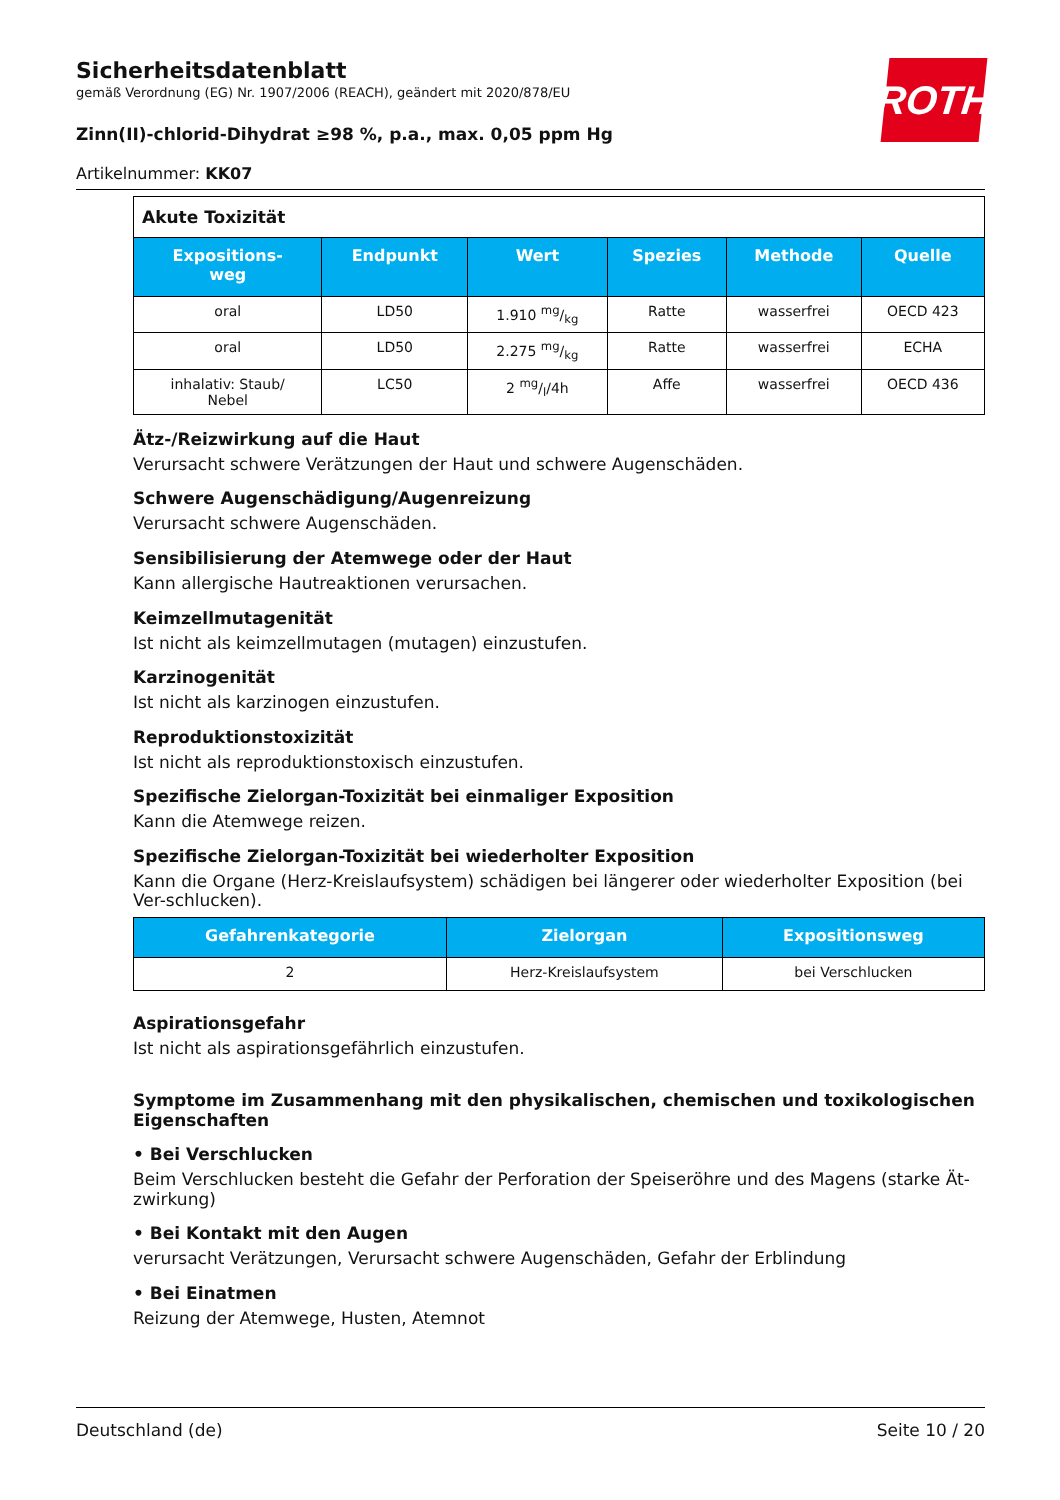ROTH
Sicherheitsdatenblatt
gemäß Verordnung (EG) Nr. 1907/2006 (REACH), geändert mit 2020/878/EU
Zinn(II)-chlorid-Dihydrat ≥98 %, p.a., max. 0,05 ppm Hg
Artikelnummer: KK07
| Akute Toxizität | | | | | |
| Expositions- weg | Endpunkt | Wert | Spezies | Methode | Quelle |
| oral | LD50 | 1.910 mg/kg | Ratte | wasserfrei | OECD 423 |
| oral | LD50 | 2.275 mg/kg | Ratte | wasserfrei | ECHA |
| inhalativ: Staub/ Nebel | LC50 | 2 mg/l/4h | Affe | wasserfrei | OECD 436 |
Ätz-/Reizwirkung auf die Haut
Verursacht schwere Verätzungen der Haut und schwere Augenschäden.
Schwere Augenschädigung/Augenreizung
Verursacht schwere Augenschäden.
Sensibilisierung der Atemwege oder der Haut
Kann allergische Hautreaktionen verursachen.
Keimzellmutagenität
Ist nicht als keimzellmutagen (mutagen) einzustufen.
Karzinogenität
Ist nicht als karzinogen einzustufen.
Reproduktionstoxizität
Ist nicht als reproduktionstoxisch einzustufen.
Spezifische Zielorgan-Toxizität bei einmaliger Exposition
Kann die Atemwege reizen.
Spezifische Zielorgan-Toxizität bei wiederholter Exposition
Kann die Organe (Herz-Kreislaufsystem) schädigen bei längerer oder wiederholter Exposition (bei Ver-schlucken).
| Gefahrenkategorie | Zielorgan | Expositionsweg |
| --- | --- | --- |
| 2 | Herz-Kreislaufsystem | bei Verschlucken |
Aspirationsgefahr
Ist nicht als aspirationsgefährlich einzustufen.
Symptome im Zusammenhang mit den physikalischen, chemischen und toxikologischen Eigenschaften
• Bei Verschlucken
Beim Verschlucken besteht die Gefahr der Perforation der Speiseröhre und des Magens (starke Ät-zwirkung)
• Bei Kontakt mit den Augen
verursacht Verätzungen, Verursacht schwere Augenschäden, Gefahr der Erblindung
• Bei Einatmen
Reizung der Atemwege, Husten, Atemnot
Deutschland (de) Seite 10 / 20